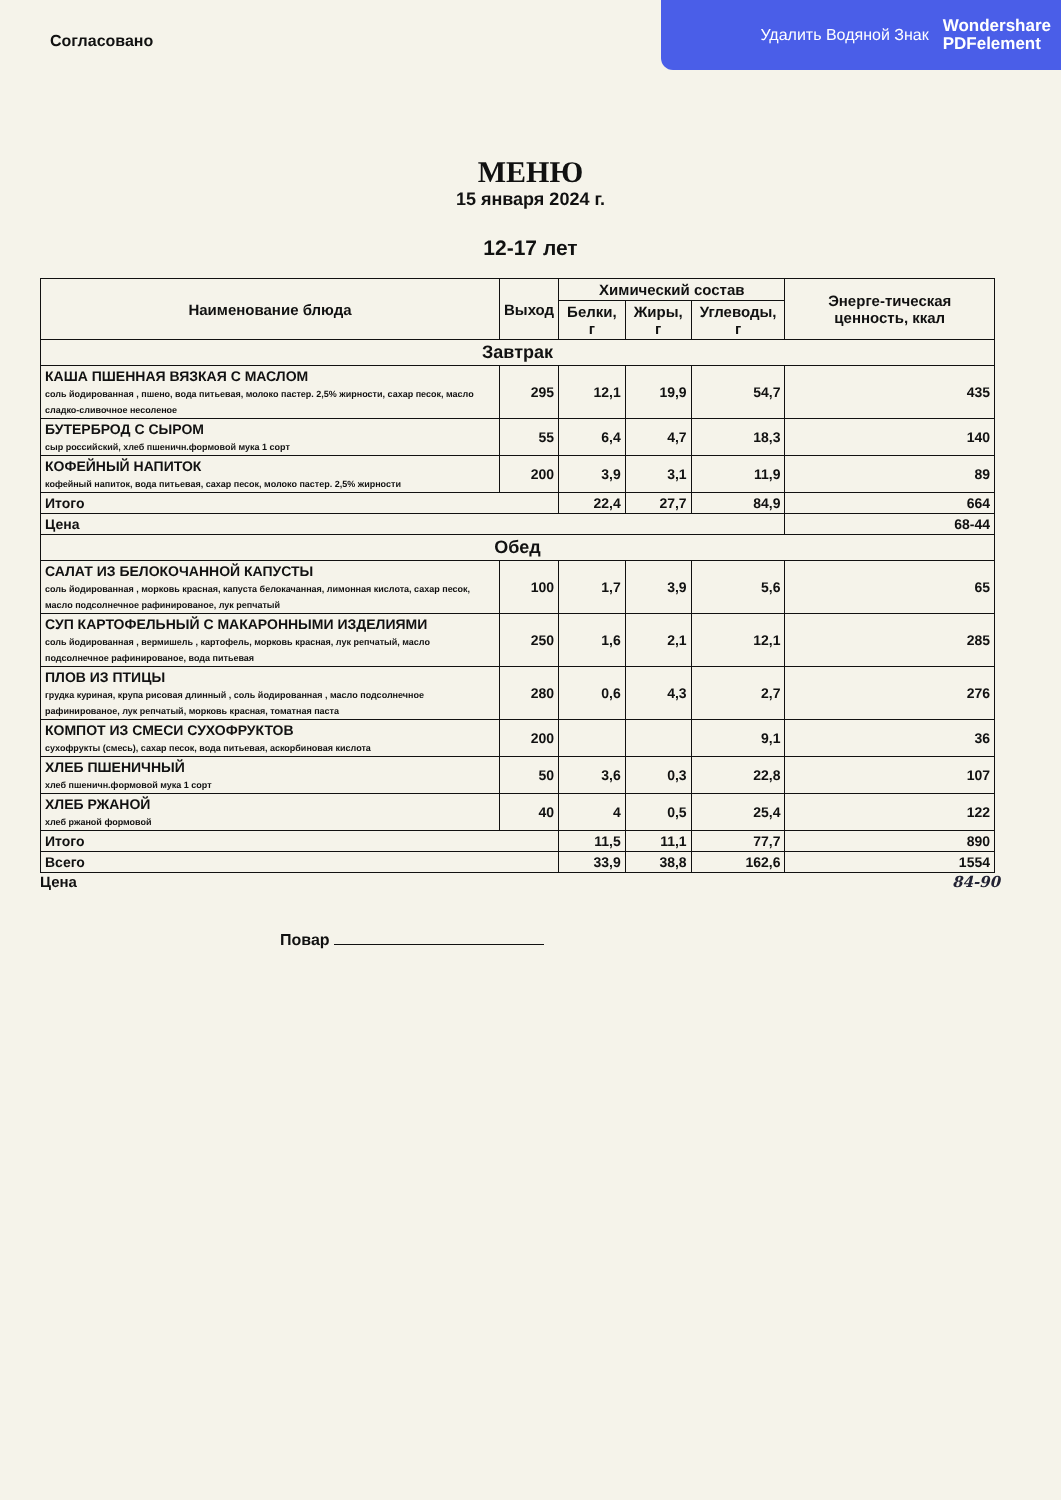Удалить Водяной Знак Wondershare
PDFelement
Согласовано
МЕНЮ
15 января 2024 г.
12-17 лет
| Наименование блюда | Выход | Химический состав | | | Энерге-тическая ценность, ккал |
| --- | --- | --- | --- | --- | --- |
| | | Белки, г | Жиры, г | Углеводы, г | |
| Завтрак | | | | | |
| КАША ПШЕННАЯ ВЯЗКАЯ С МАСЛОМ соль йодированная , пшено, вода питьевая, молоко пастер. 2,5% жирности, сахар песок, масло сладко-сливочное несоленое | 295 | 12,1 | 19,9 | 54,7 | 435 |
| БУТЕРБРОД С СЫРОМ сыр российский, хлеб пшеничн.формовой мука 1 сорт | 55 | 6,4 | 4,7 | 18,3 | 140 |
| КОФЕЙНЫЙ НАПИТОК кофейный напиток, вода питьевая, сахар песок, молоко пастер. 2,5% жирности | 200 | 3,9 | 3,1 | 11,9 | 89 |
| Итого | | 22,4 | 27,7 | 84,9 | 664 |
| Цена | | | | | 68-44 |
| Обед | | | | | |
| САЛАТ ИЗ БЕЛОКОЧАННОЙ КАПУСТЫ соль йодированная , морковь красная, капуста белокачанная, лимонная кислота, сахар песок, масло подсолнечное рафинированое, лук репчатый | 100 | 1,7 | 3,9 | 5,6 | 65 |
| СУП КАРТОФЕЛЬНЫЙ С МАКАРОННЫМИ ИЗДЕЛИЯМИ соль йодированная , вермишель , картофель, морковь красная, лук репчатый, масло подсолнечное рафинированое, вода питьевая | 250 | 1,6 | 2,1 | 12,1 | 285 |
| ПЛОВ ИЗ ПТИЦЫ грудка куриная, крупа рисовая длинный , соль йодированная , масло подсолнечное рафинированое, лук репчатый, морковь красная, томатная паста | 280 | 0,6 | 4,3 | 2,7 | 276 |
| КОМПОТ ИЗ СМЕСИ СУХОФРУКТОВ сухофрукты (смесь), сахар песок, вода питьевая, аскорбиновая кислота | 200 | | | 9,1 | 36 |
| ХЛЕБ ПШЕНИЧНЫЙ хлеб пшеничн.формовой мука 1 сорт | 50 | 3,6 | 0,3 | 22,8 | 107 |
| ХЛЕБ РЖАНОЙ хлеб ржаной формовой | 40 | 4 | 0,5 | 25,4 | 122 |
| Итого | | 11,5 | 11,1 | 77,7 | 890 |
| Всего | | 33,9 | 38,8 | 162,6 | 1554 |
Цена 84-90
Повар